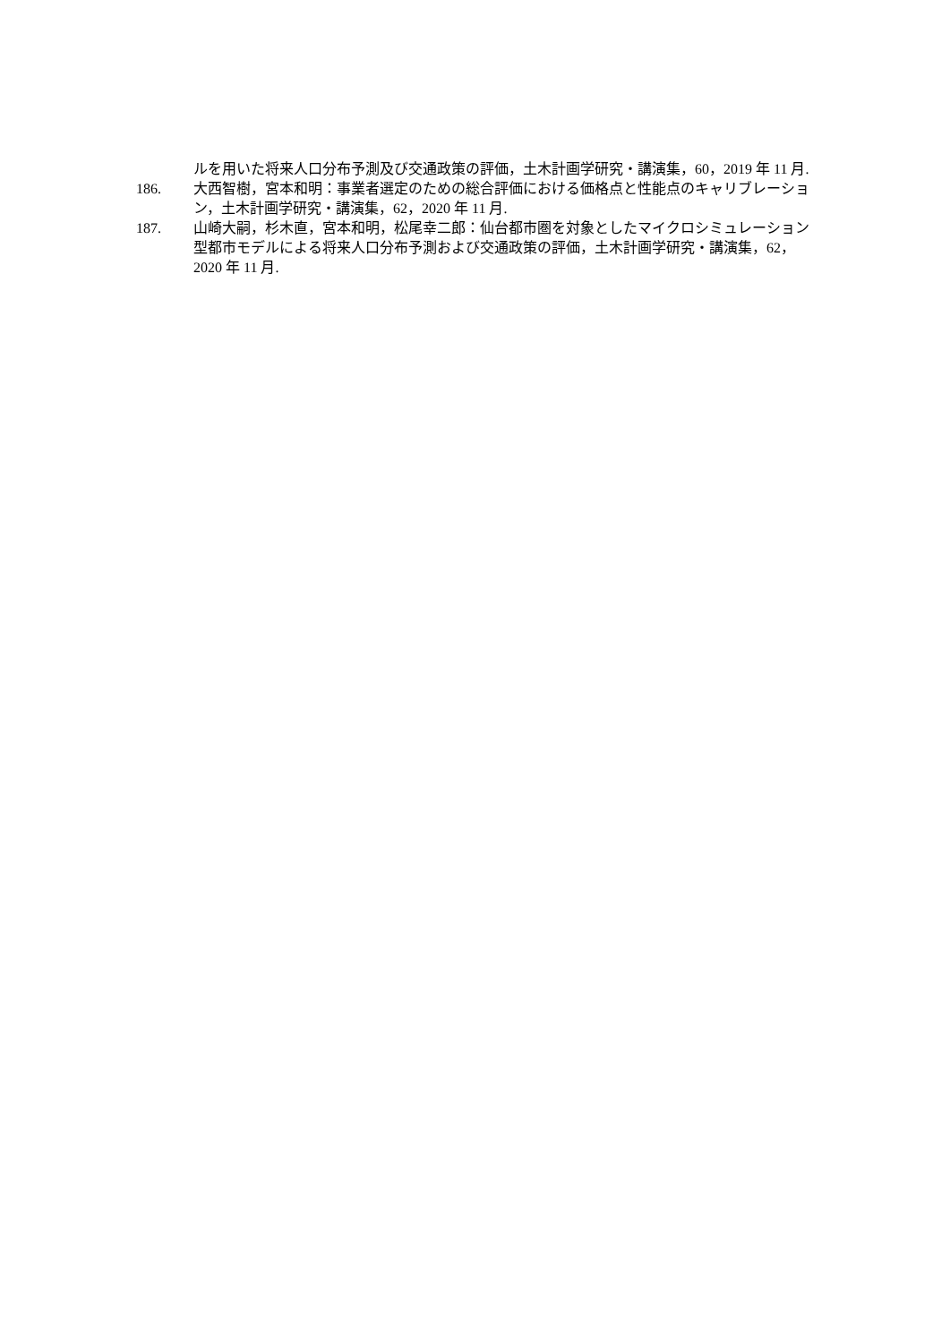ルを用いた将来人口分布予測及び交通政策の評価，土木計画学研究・講演集，60，2019 年 11 月.
186. 大西智樹，宮本和明：事業者選定のための総合評価における価格点と性能点のキャリブレーション，土木計画学研究・講演集，62，2020 年 11 月.
187. 山崎大嗣，杉木直，宮本和明，松尾幸二郎：仙台都市圏を対象としたマイクロシミュレーション型都市モデルによる将来人口分布予測および交通政策の評価，土木計画学研究・講演集，62，2020 年 11 月.